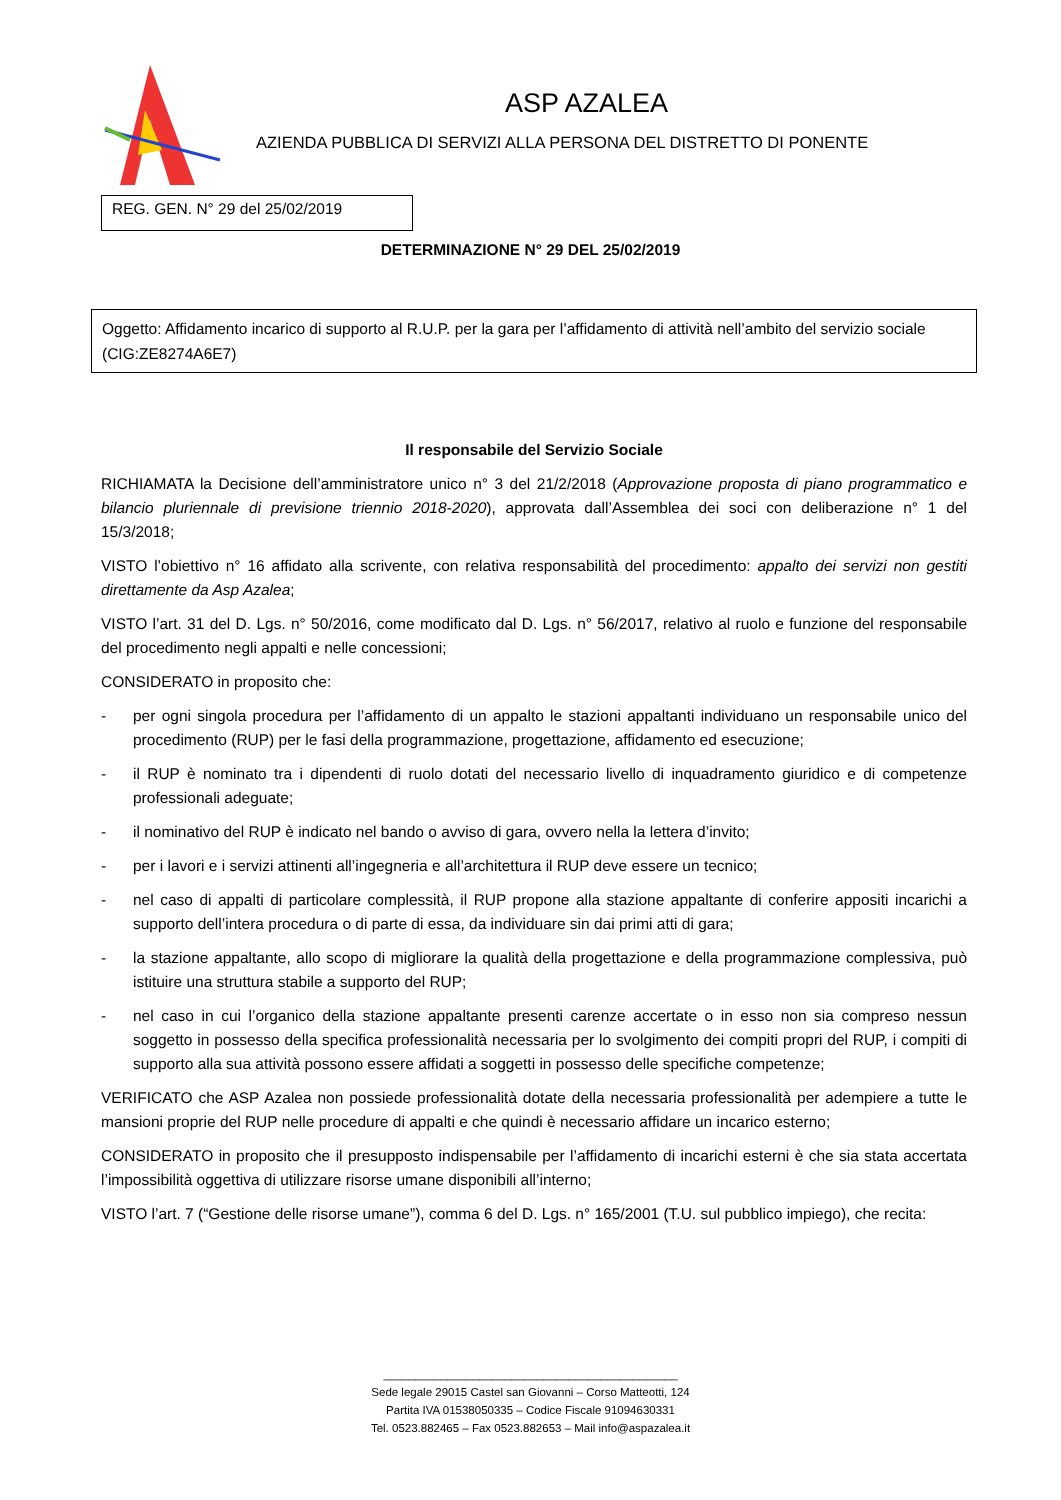ASP AZALEA
AZIENDA PUBBLICA DI SERVIZI ALLA PERSONA DEL DISTRETTO DI PONENTE
REG. GEN. N° 29 del 25/02/2019
DETERMINAZIONE N° 29 DEL 25/02/2019
Oggetto: Affidamento incarico di supporto al R.U.P. per la gara per l’affidamento di attività nell’ambito del servizio sociale (CIG:ZE8274A6E7)
Il responsabile del Servizio Sociale
RICHIAMATA la Decisione dell’amministratore unico n° 3 del 21/2/2018 (Approvazione proposta di piano programmatico e bilancio pluriennale di previsione triennio 2018-2020), approvata dall’Assemblea dei soci con deliberazione n° 1 del 15/3/2018;
VISTO l’obiettivo n° 16 affidato alla scrivente, con relativa responsabilità del procedimento: appalto dei servizi non gestiti direttamente da Asp Azalea;
VISTO l’art. 31 del D. Lgs. n° 50/2016, come modificato dal D. Lgs. n° 56/2017, relativo al ruolo e funzione del responsabile del procedimento negli appalti e nelle concessioni;
CONSIDERATO in proposito che:
- per ogni singola procedura per l’affidamento di un appalto le stazioni appaltanti individuano un responsabile unico del procedimento (RUP) per le fasi della programmazione, progettazione, affidamento ed esecuzione;
- il RUP è nominato tra i dipendenti di ruolo dotati del necessario livello di inquadramento giuridico e di competenze professionali adeguate;
- il nominativo del RUP è indicato nel bando o avviso di gara, ovvero nella la lettera d’invito;
- per i lavori e i servizi attinenti all’ingegneria e all’architettura il RUP deve essere un tecnico;
- nel caso di appalti di particolare complessità, il RUP propone alla stazione appaltante di conferire appositi incarichi a supporto dell’intera procedura o di parte di essa, da individuare sin dai primi atti di gara;
- la stazione appaltante, allo scopo di migliorare la qualità della progettazione e della programmazione complessiva, può istituire una struttura stabile a supporto del RUP;
- nel caso in cui l’organico della stazione appaltante presenti carenze accertate o in esso non sia compreso nessun soggetto in possesso della specifica professionalità necessaria per lo svolgimento dei compiti propri del RUP, i compiti di supporto alla sua attività possono essere affidati a soggetti in possesso delle specifiche competenze;
VERIFICATO che ASP Azalea non possiede professionalità dotate della necessaria professionalità per adempiere a tutte le mansioni proprie del RUP nelle procedure di appalti e che quindi è necessario affidare un incarico esterno;
CONSIDERATO in proposito che il presupposto indispensabile per l’affidamento di incarichi esterni è che sia stata accertata l’impossibilità oggettiva di utilizzare risorse umane disponibili all’interno;
VISTO l’art. 7 (“Gestione delle risorse umane”), comma 6 del D. Lgs. n° 165/2001 (T.U. sul pubblico impiego), che recita:
______________________________________________
Sede legale 29015 Castel san Giovanni – Corso Matteotti, 124
Partita IVA 01538050335 – Codice Fiscale 91094630331
Tel. 0523.882465 – Fax 0523.882653 – Mail info@aspazalea.it